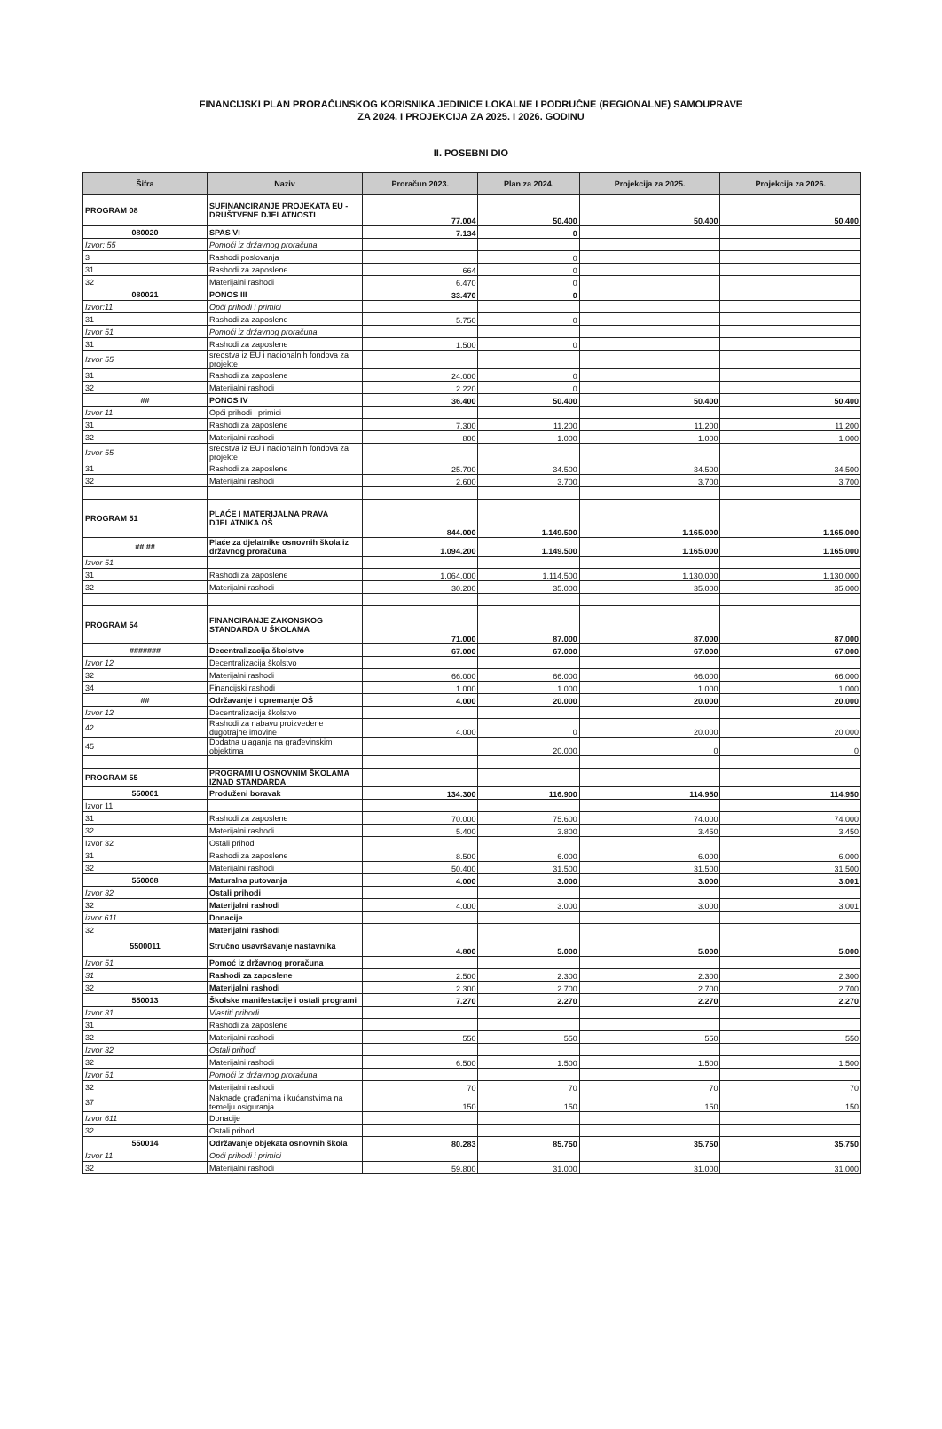FINANCIJSKI PLAN PRORAČUNSKOG KORISNIKA JEDINICE LOKALNE I PODRUČNE (REGIONALNE) SAMOUPRAVE
ZA 2024. I PROJEKCIJA ZA 2025. I 2026. GODINU
II. POSEBNI DIO
| Šifra | Naziv | Proračun 2023. | Plan za 2024. | Projekcija za 2025. | Projekcija za 2026. |
| --- | --- | --- | --- | --- | --- |
| PROGRAM 08 | SUFINANCIRANJE PROJEKATA EU - DRUŠTVENE DJELATNOSTI | 77.004 | 50.400 | 50.400 | 50.400 |
| 080020 | SPAS VI | 7.134 | 0 | | |
| Izvor: 55 | Pomoći iz državnog proračuna | | | | |
| 3 | Rashodi poslovanja | | 0 | | |
| 31 | Rashodi za zaposlene | 664 | 0 | | |
| 32 | Materijalni rashodi | 6.470 | 0 | | |
| 080021 | PONOS III | 33.470 | 0 | | |
| Izvor:11 | Opći prihodi i primici | | | | |
| 31 | Rashodi za zaposlene | 5.750 | 0 | | |
| Izvor 51 | Pomoći iz državnog proračuna | | | | |
| 31 | Rashodi za zaposlene | 1.500 | 0 | | |
| Izvor 55 | sredstva iz EU i nacionalnih fondova za projekte | | | | |
| 31 | Rashodi za zaposlene | 24.000 | 0 | | |
| 32 | Materijalni rashodi | 2.220 | 0 | | |
| ## | PONOS IV | 36.400 | 50.400 | 50.400 | 50.400 |
| Izvor 11 | Opći prihodi i primici | | | | |
| 31 | Rashodi za zaposlene | 7.300 | 11.200 | 11.200 | 11.200 |
| 32 | Materijalni rashodi | 800 | 1.000 | 1.000 | 1.000 |
| Izvor 55 | sredstva iz EU i nacionalnih fondova za projekte | | | | |
| 31 | Rashodi za zaposlene | 25.700 | 34.500 | 34.500 | 34.500 |
| 32 | Materijalni rashodi | 2.600 | 3.700 | 3.700 | 3.700 |
| PROGRAM 51 | PLAĆE I MATERIJALNA PRAVA DJELATNIKA OŠ | 844.000 | 1.149.500 | 1.165.000 | 1.165.000 |
| ## ## | Plaće za djelatnike osnovnih škola iz državnog proračuna | 1.094.200 | 1.149.500 | 1.165.000 | 1.165.000 |
| Izvor 51 | | | | | |
| 31 | Rashodi za zaposlene | 1.064.000 | 1.114.500 | 1.130.000 | 1.130.000 |
| 32 | Materijalni rashodi | 30.200 | 35.000 | 35.000 | 35.000 |
| PROGRAM 54 | FINANCIRANJE ZAKONSKOG STANDARDA U ŠKOLAMA | 71.000 | 87.000 | 87.000 | 87.000 |
| ####### | Decentralizacija školstvo | 67.000 | 67.000 | 67.000 | 67.000 |
| Izvor 12 | Decentralizacija školstvo | | | | |
| 32 | Materijalni rashodi | 66.000 | 66.000 | 66.000 | 66.000 |
| 34 | Financijski rashodi | 1.000 | 1.000 | 1.000 | 1.000 |
| ## | Održavanje i opremanje OŠ | 4.000 | 20.000 | 20.000 | 20.000 |
| Izvor 12 | Decentralizacija školstvo | | | | |
| 42 | Rashodi za nabavu proizvedene dugotrajne imovine | 4.000 | 0 | 20.000 | 20.000 |
| 45 | Dodatna ulaganja na građevinskim objektima | | 20.000 | 0 | 0 |
| PROGRAM 55 | PROGRAMI U OSNOVNIM ŠKOLAMA IZNAD STANDARDA | | | | |
| 550001 | Produženi boravak | 134.300 | 116.900 | 114.950 | 114.950 |
| Izvor 11 | | | | | |
| 31 | Rashodi za zaposlene | 70.000 | 75.600 | 74.000 | 74.000 |
| 32 | Materijalni rashodi | 5.400 | 3.800 | 3.450 | 3.450 |
| Izvor 32 | Ostali prihodi | | | | |
| 31 | Rashodi za zaposlene | 8.500 | 6.000 | 6.000 | 6.000 |
| 32 | Materijalni rashodi | 50.400 | 31.500 | 31.500 | 31.500 |
| 550008 | Maturalna putovanja | 4.000 | 3.000 | 3.000 | 3.001 |
| Izvor 32 | Ostali prihodi | | | | |
| 32 | Materijalni rashodi | 4.000 | 3.000 | 3.000 | 3.001 |
| izvor 611 | Donacije | | | | |
| 32 | Materijalni rashodi | | | | |
| 5500011 | Stručno usavršavanje nastavnika | 4.800 | 5.000 | 5.000 | 5.000 |
| Izvor 51 | Pomoć iz državnog proračuna | | | | |
| 31 | Rashodi za zaposlene | 2.500 | 2.300 | 2.300 | 2.300 |
| 32 | Materijalni rashodi | 2.300 | 2.700 | 2.700 | 2.700 |
| 550013 | Školske manifestacije i ostali programi | 7.270 | 2.270 | 2.270 | 2.270 |
| Izvor 31 | Vlastiti prihodi | | | | |
| 31 | Rashodi za zaposlene | | | | |
| 32 | Materijalni rashodi | 550 | 550 | 550 | 550 |
| Izvor 32 | Ostali prihodi | | | | |
| 32 | Materijalni rashodi | 6.500 | 1.500 | 1.500 | 1.500 |
| Izvor 51 | Pomoći iz državnog proračuna | | | | |
| 32 | Materijalni rashodi | 70 | 70 | 70 | 70 |
| 37 | Naknade građanima i kućanstvima na temelju osiguranja | 150 | 150 | 150 | 150 |
| Izvor 611 | Donacije | | | | |
| 32 | Ostali prihodi | | | | |
| 550014 | Održavanje objekata osnovnih škola | 80.283 | 85.750 | 35.750 | 35.750 |
| Izvor 11 | Opći prihodi i primici | | | | |
| 32 | Materijalni rashodi | 59.800 | 31.000 | 31.000 | 31.000 |